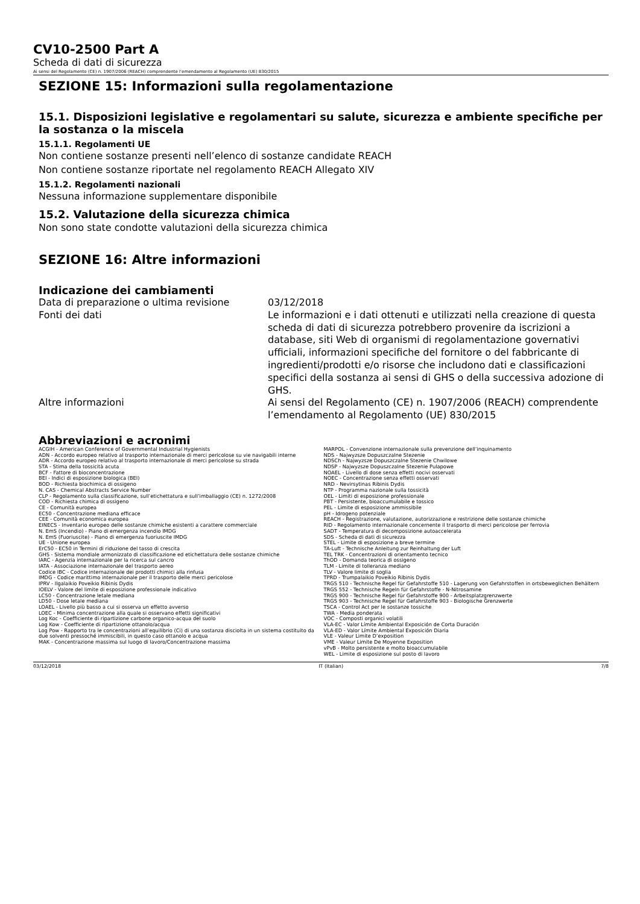CV10-2500 Part A
Scheda di dati di sicurezza
Ai sensi del Regolamento (CE) n. 1907/2006 (REACH) comprendente l’emendamento al Regolamento (UE) 830/2015
SEZIONE 15: Informazioni sulla regolamentazione
15.1. Disposizioni legislative e regolamentari su salute, sicurezza e ambiente specifiche per la sostanza o la miscela
15.1.1. Regolamenti UE
Non contiene sostanze presenti nell’elenco di sostanze candidate REACH
Non contiene sostanze riportate nel regolamento REACH Allegato XIV
15.1.2. Regolamenti nazionali
Nessuna informazione supplementare disponibile
15.2. Valutazione della sicurezza chimica
Non sono state condotte valutazioni della sicurezza chimica
SEZIONE 16: Altre informazioni
Indicazione dei cambiamenti
Data di preparazione o ultima revisione 03/12/2018
Fonti dei dati Le informazioni e i dati ottenuti e utilizzati nella creazione di questa scheda di dati di sicurezza potrebbero provenire da iscrizioni a database, siti Web di organismi di regolamentazione governativi ufficiali, informazioni specifiche del fornitore o del fabbricante di ingredienti/prodotti e/o risorse che includono dati e classificazioni specifici della sostanza ai sensi di GHS o della successiva adozione di GHS.
Altre informazioni Ai sensi del Regolamento (CE) n. 1907/2006 (REACH) comprendente l’emendamento al Regolamento (UE) 830/2015
Abbreviazioni e acronimi
ACGIH - American Conference of Governmental Industrial Hygienists
ADN - Accordo europeo relativo al trasporto internazionale di merci pericolose su vie navigabili interne
ADR - Accordo europeo relativo al trasporto internazionale di merci pericolose su strada
STA - Stima della tossicità acuta
BCF - Fattore di bioconcentrazione
BEI - Indici di esposizione biologica (BEI)
BOD - Richiesta biochimica di ossigeno
N. CAS - Chemical Abstracts Service Number
CLP - Regolamento sulla classificazione, sull’etichettatura e sull’imballaggio (CE) n. 1272/2008
COD - Richiesta chimica di ossigeno
CE - Comunità europea
EC50 - Concentrazione mediana efficace
CEE - Comunità economica europea
EINECS - Inventario europeo delle sostanze chimiche esistenti a carattere commerciale
N. EmS (Incendio) - Piano di emergenza incendio IMDG
N. EmS (Fuoriuscite) - Piano di emergenza fuoriuscite IMDG
UE - Unione europea
ErC50 - EC50 in Termini di riduzione del tasso di crescita
GHS - Sistema mondiale armonizzato di classificazione ed etichettatura delle sostanze chimiche
IARC - Agenzia internazionale per la ricerca sul cancro
IATA - Associazione internazionale del trasporto aereo
Codice IBC - Codice internazionale dei prodotti chimici alla rinfusa
IMDG - Codice marittimo internazionale per il trasporto delle merci pericolose
IPRV - Ilgalaikio Poveikio Ribinis Dydis
IOELV - Valore del limite di esposizione professionale indicativo
LC50 - Concentrazione letale mediana
LD50 - Dose letale mediana
LOAEL - Livello più basso a cui si osserva un effetto avverso
LOEC - Minima concentrazione alla quale si osservano effetti significativi
Log Koc - Coefficiente di ripartizione carbone organico-acqua del suolo
Log Kow - Coefficiente di ripartizione ottanolo/acqua
Log Pow - Rapporto tra le concentrazioni all’equilibrio (Ci) di una sostanza disciolta in un sistema costituito da due solventi pressoché immiscibili, in questo caso ottanolo e acqua
MAK - Concentrazione massima sul luogo di lavoro/Concentrazione massima
MARPOL - Convenzione internazionale sulla prevenzione dell’inquinamento
NDS - Najwyzsze Dopuszczalne Stezenie
NDSCh - Najwyzsze Dopuszczalne Stezenie Chwilowe
NDSP - Najwyzsze Dopuszczalne Stezenie Pulapowe
NOAEL - Livello di dose senza effetti nocivi osservati
NOEC - Concentrazione senza effetti osservati
NRD - Nevirsytinas Ribinis Dydis
NTP - Programma nazionale sulla tossicità
OEL - Limiti di esposizione professionale
PBT - Persistente, bioaccumulabile e tossico
PEL - Limite di esposizione ammissibile
pH - Idrogeno potenziale
REACH - Registrazione, valutazione, autorizzazione e restrizione delle sostanze chimiche
RID - Regolamento internazionale concernente il trasporto di merci pericolose per ferrovia
SADT - Temperatura di decomposizione autoaccelerata
SDS - Scheda di dati di sicurezza
STEL - Limite di esposizione a breve termine
TA-Luft - Technische Anleitung zur Reinhaltung der Luft
TEL TRK - Concentrazioni di orientamento tecnico
ThOD - Domanda teorica di ossigeno
TLM - Limite di tolleranza mediano
TLV - Valore limite di soglia
TPRD - Trumpalaikio Poveikio Ribinis Dydis
TRGS 510 - Technische Regel für Gefahrstoffe 510 - Lagerung von Gefahrstoffen in ortsbeweglichen Behältern
TRGS 552 - Technische Regeln für Gefahrstoffe - N-Nitrosamine
TRGS 900 - Technische Regel für Gefahrstoffe 900 - Arbeitsplatzgrenzwerte
TRGS 903 - Technische Regel für Gefahrstoffe 903 - Biologische Grenzwerte
TSCA - Control Act per le sostanze tossiche
TWA - Media ponderata
VOC - Composti organici volatili
VLA-EC - Valor Límite Ambiental Exposición de Corta Duración
VLA-ED - Valor Límite Ambiental Exposición Diaria
VLE - Valeur Limite D’exposition
VME - Valeur Limite De Moyenne Exposition
vPvB - Molto persistente e molto bioaccumulabile
WEL - Limite di esposizione sul posto di lavoro
03/12/2018 IT (Italian) 7/8